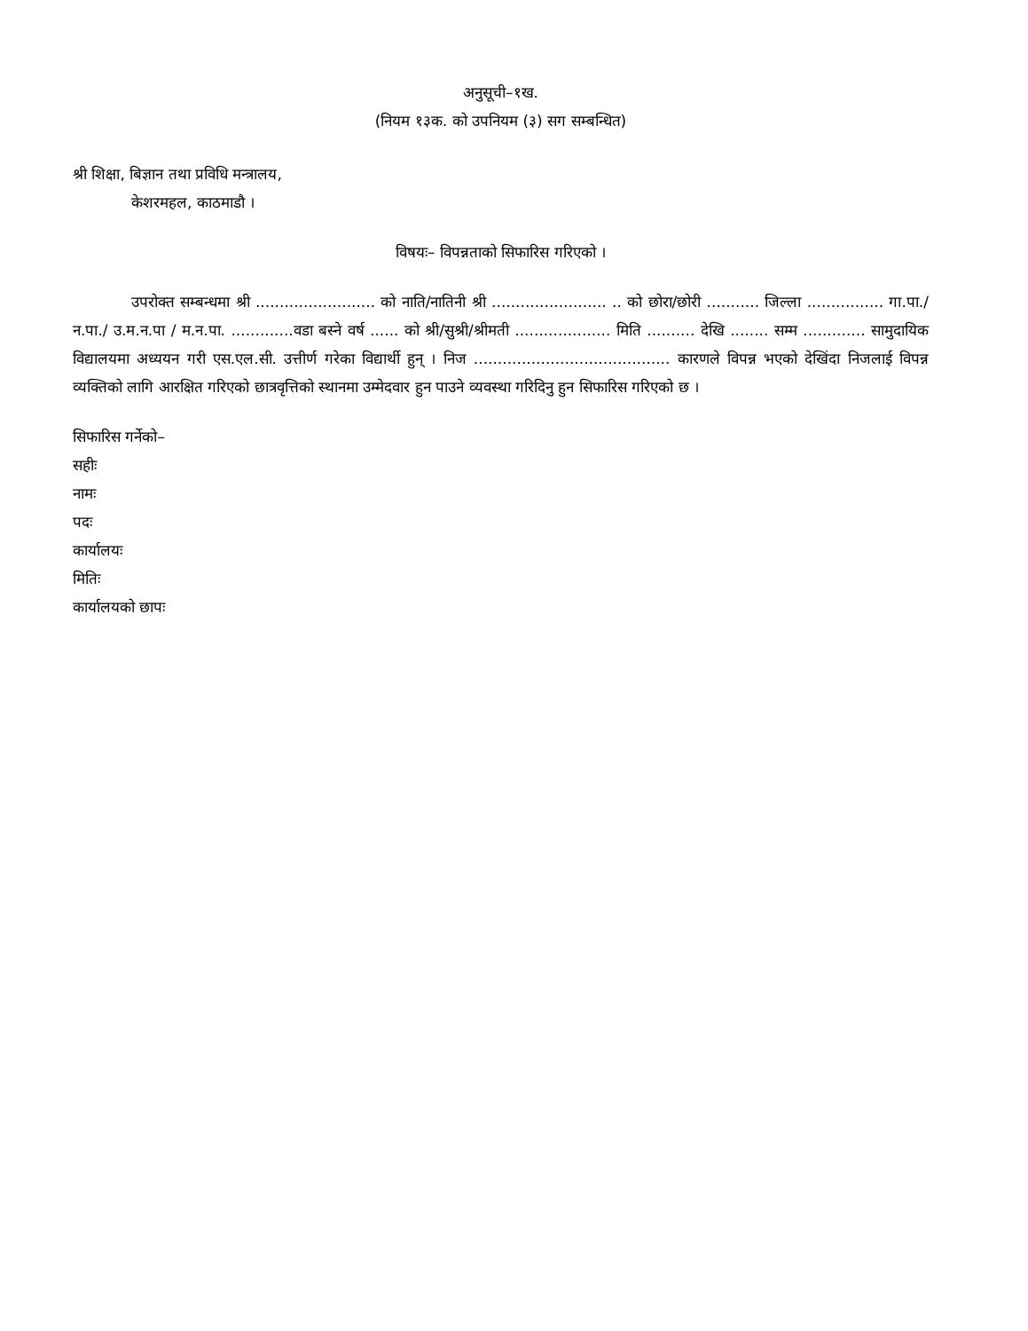अनुसूची–१ख.
(नियम १३क. को उपनियम (३) सग सम्बन्धित)
श्री शिक्षा, बिज्ञान तथा प्रविधि मन्त्रालय,
केशरमहल, काठमाडौ ।
विषयः– विपन्नताको सिफारिस गरिएको ।
उपरोक्त सम्बन्धमा श्री ......................... को नाति/नातिनी श्री ........................ .. को छोरा/छोरी ........... जिल्ला ................ गा.पा./ न.पा./ उ.म.न.पा / म.न.पा. .............वडा बस्ने वर्ष ...... को श्री/सुश्री/श्रीमती .................... मिति .......... देखि ........ सम्म ............. सामुदायिक विद्यालयमा अध्ययन गरी एस.एल.सी. उत्तीर्ण गरेका विद्यार्थी हुन् । निज ......................................... कारणले विपन्न भएको देखिंदा निजलाई विपन्न व्यक्तिको लागि आरक्षित गरिएको छात्रवृत्तिको स्थानमा उम्मेदवार हुन पाउने व्यवस्था गरिदिनु हुन सिफारिस गरिएको छ ।
सिफारिस गर्नेको–
सहीः
नामः
पदः
कार्यालयः
मितिः
कार्यालयको छापः